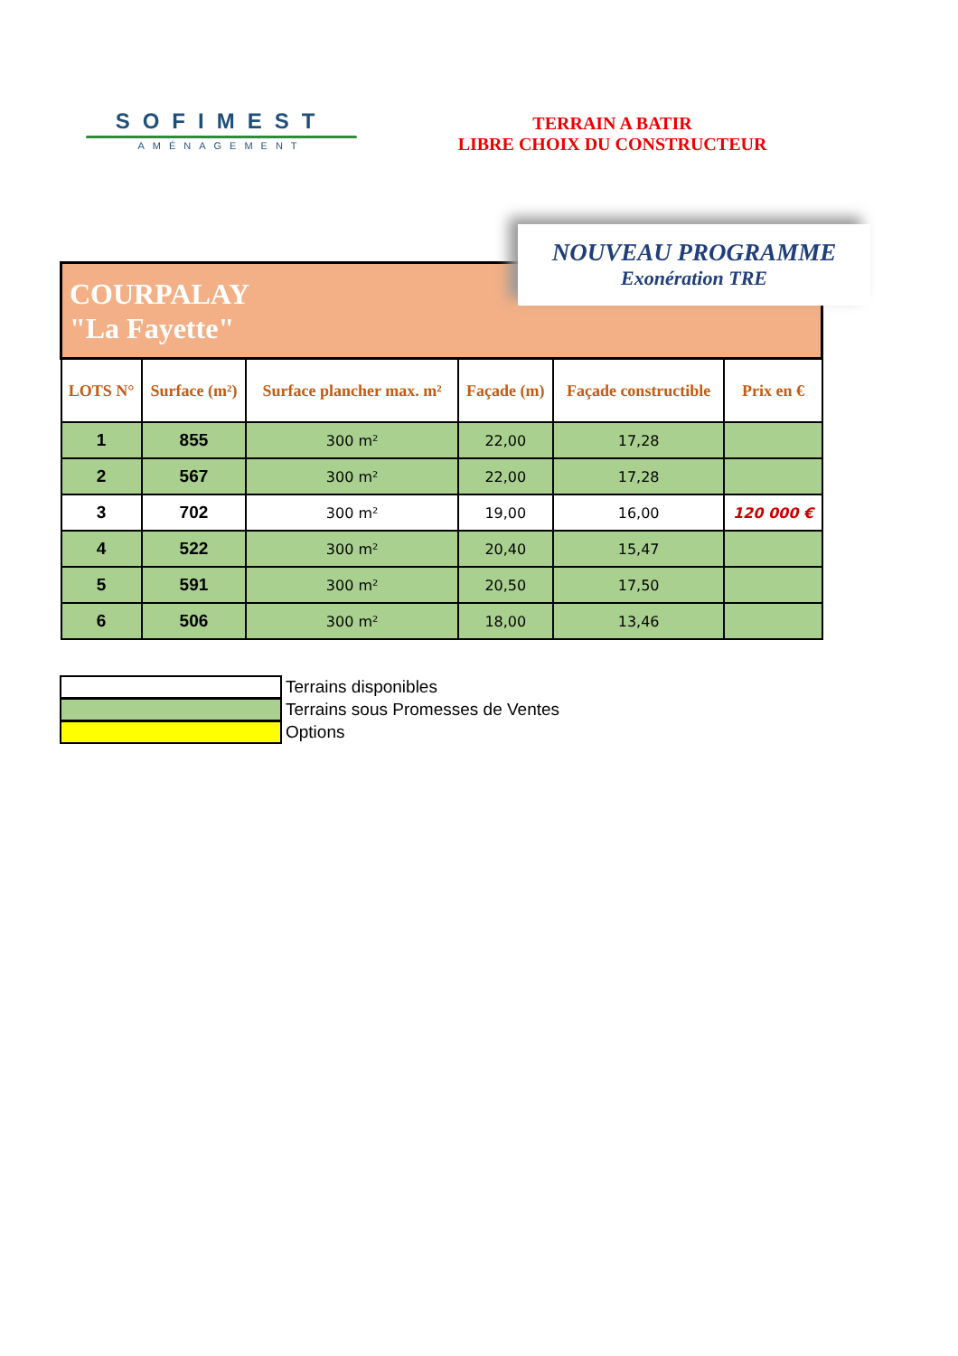SOFIMEST
AMÉNAGEMENT
TERRAIN A BATIR
LIBRE CHOIX DU CONSTRUCTEUR
NOUVEAU PROGRAMME
Exonération TRE
| COURPALAY "La Fayette" | | | | | |
| LOTS N° | Surface (m²) | Surface plancher max. m² | Façade (m) | Façade constructible | Prix en € |
| 1 | 855 | 300 m² | 22,00 | 17,28 | |
| 2 | 567 | 300 m² | 22,00 | 17,28 | |
| 3 | 702 | 300 m² | 19,00 | 16,00 | 120 000 € |
| 4 | 522 | 300 m² | 20,40 | 15,47 | |
| 5 | 591 | 300 m² | 20,50 | 17,50 | |
| 6 | 506 | 300 m² | 18,00 | 13,46 | |
Terrains disponibles
Terrains sous Promesses de Ventes
Options